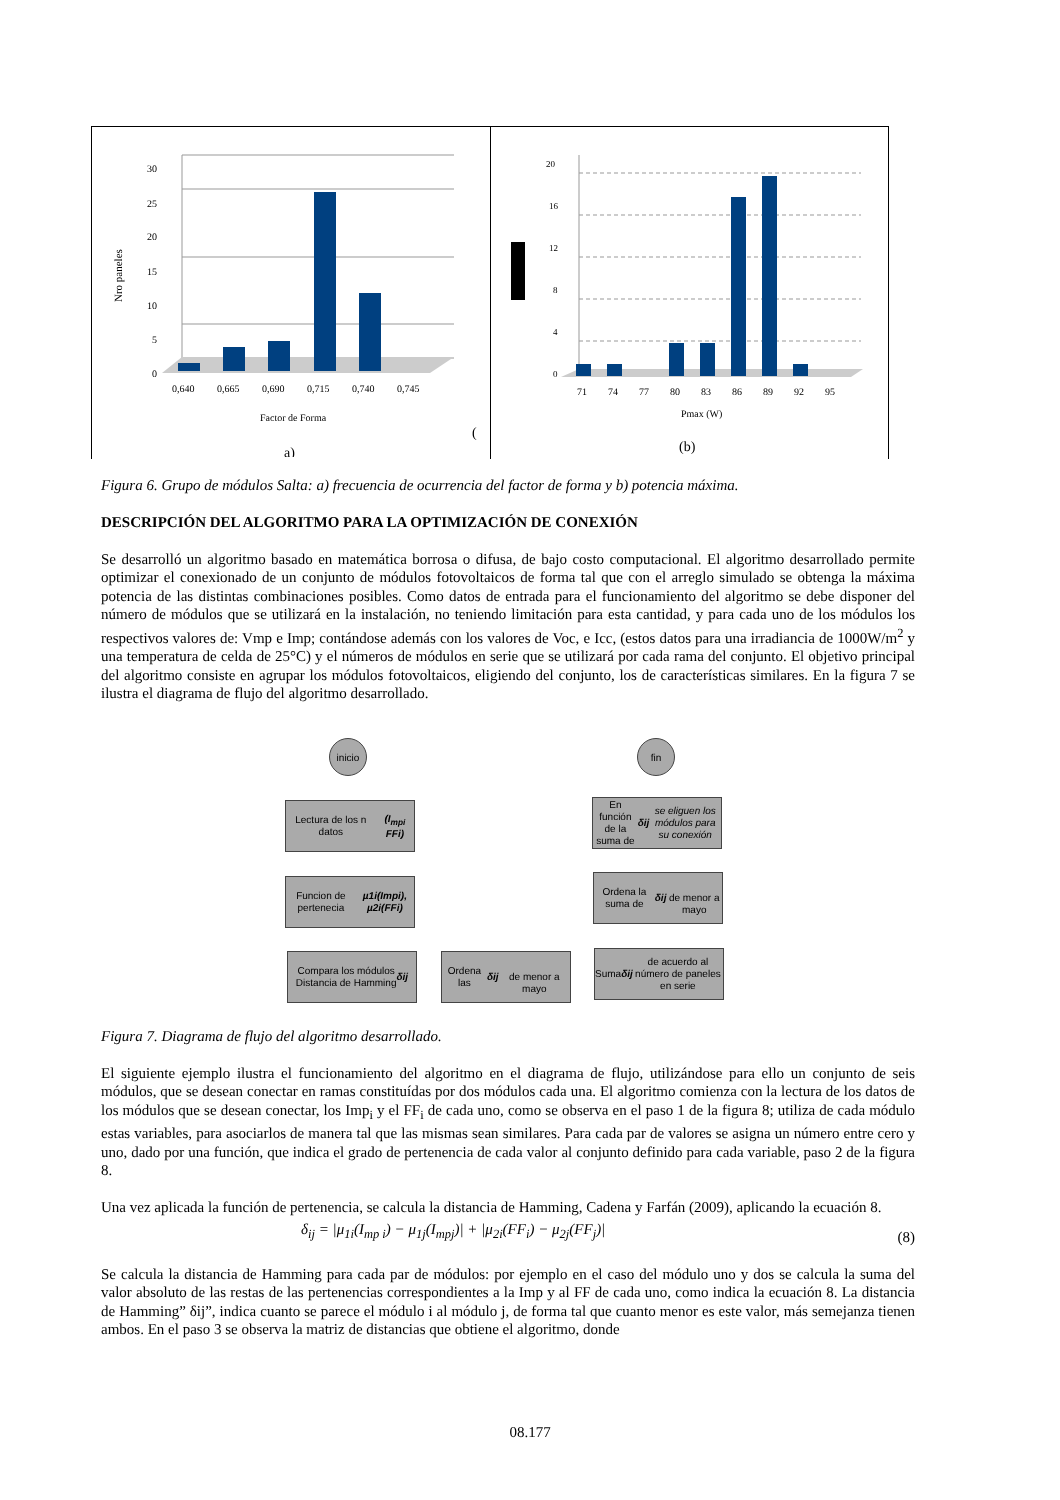Nro paneles
30
25
20
15
10
5
0
0,640
0,665
0,690
0,715
0,740
0,745
Factor de Forma
(
a)
20
16
12
8
4
0
71
74
77
80
83
86
89
92
95
Pmax (W)
(b)
Figura 6. Grupo de módulos Salta: a) frecuencia de ocurrencia del factor de forma y b) potencia máxima.
DESCRIPCIÓN DEL ALGORITMO PARA LA OPTIMIZACIÓN DE CONEXIÓN
Se desarrolló un algoritmo basado en matemática borrosa o difusa, de bajo costo computacional. El algoritmo desarrollado permite optimizar el conexionado de un conjunto de módulos fotovoltaicos de forma tal que con el arreglo simulado se obtenga la máxima potencia de las distintas combinaciones posibles. Como datos de entrada para el funcionamiento del algoritmo se debe disponer del número de módulos que se utilizará en la instalación, no teniendo limitación para esta cantidad, y para cada uno de los módulos los respectivos valores de: Vmp e Imp; contándose además con los valores de Voc, e Icc, (estos datos para una irradiancia de 1000W/m<sup>2</sup> y una temperatura de celda de 25°C) y el números de módulos en serie que se utilizará por cada rama del conjunto. El objetivo principal del algoritmo consiste en agrupar los módulos fotovoltaicos, eligiendo del conjunto, los de características similares. En la figura 7 se ilustra el diagrama de flujo del algoritmo desarrollado.
inicio fin
Lectura de los n datos
(I<sub>mpi</sub> FFi)
Funcion de pertenecia
µ1i(Impi), µ2i(FFi)
Compara los módulos
Distancia de Hamming
δij
Ordena las δij
de menor a mayo
Suma δij de acuerdo al número de paneles en serie
Ordena la suma de δij
de menor a mayo
En función de la suma de δij se eliguen los módulos para su conexión
Figura 7. Diagrama de flujo del algoritmo desarrollado.
El siguiente ejemplo ilustra el funcionamiento del algoritmo en el diagrama de flujo, utilizándose para ello un conjunto de seis módulos, que se desean conectar en ramas constituídas por dos módulos cada una. El algoritmo comienza con la lectura de los datos de los módulos que se desean conectar, los Imp<sub>i</sub> y el FF<sub>i</sub> de cada uno, como se observa en el paso 1 de la figura 8; utiliza de cada módulo estas variables, para asociarlos de manera tal que las mismas sean similares. Para cada par de valores se asigna un número entre cero y uno, dado por una función, que indica el grado de pertenencia de cada valor al conjunto definido para cada variable, paso 2 de la figura 8.
Una vez aplicada la función de pertenencia, se calcula la distancia de Hamming, Cadena y Farfán (2009), aplicando la ecuación 8.
δ<sub>ij</sub> = |μ<sub>1i</sub>(I<sub>mp i</sub>) − μ<sub>1j</sub>(I<sub>mpj</sub>)| + |μ<sub>2i</sub>(FF<sub>i</sub>) − μ<sub>2j</sub>(FF<sub>j</sub>)| (8)
Se calcula la distancia de Hamming para cada par de módulos: por ejemplo en el caso del módulo uno y dos se calcula la suma del valor absoluto de las restas de las pertenencias correspondientes a la Imp y al FF de cada uno, como indica la ecuación 8. La distancia de Hamming” δij”, indica cuanto se parece el módulo i al módulo j, de forma tal que cuanto menor es este valor, más semejanza tienen ambos. En el paso 3 se observa la matriz de distancias que obtiene el algoritmo, donde
08.177